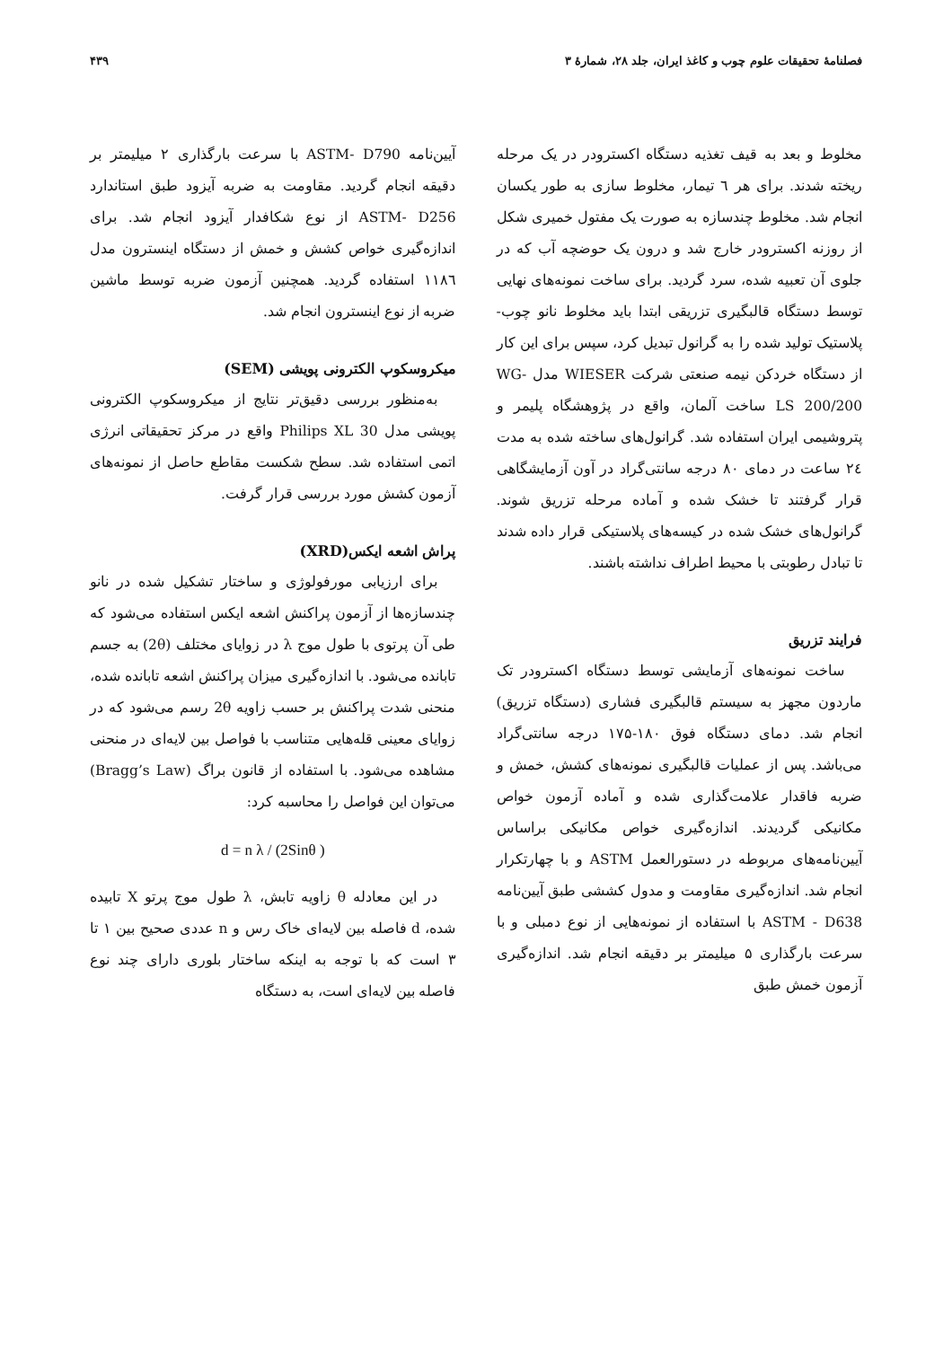فصلنامهٔ تحقیقات علوم چوب و کاغذ ایران، جلد ۲۸، شمارهٔ ۳ ۴۳۹
مخلوط و بعد به قیف تغذیه دستگاه اکسترودر در یک مرحله ریخته شدند. برای هر ٦ تیمار، مخلوط سازی به طور یکسان انجام شد. مخلوط چندسازه به صورت یک مفتول خمیری شکل از روزنه اکسترودر خارج شد و درون یک حوضچه آب که در جلوی آن تعبیه شده، سرد گردید. برای ساخت نمونه‌های نهایی توسط دستگاه قالبگیری تزریقی ابتدا باید مخلوط نانو چوب- پلاستیک تولید شده را به گرانول تبدیل کرد، سپس برای این کار از دستگاه خردکن نیمه صنعتی شرکت WIESER مدل WG-LS 200/200 ساخت آلمان، واقع در پژوهشگاه پلیمر و پتروشیمی ایران استفاده شد. گرانول‌های ساخته شده به مدت ٢٤ ساعت در دمای ۸۰ درجه سانتی‌گراد در آون آزمایشگاهی قرار گرفتند تا خشک شده و آماده مرحله تزریق شوند. گرانول‌های خشک شده در کیسه‌های پلاستیکی قرار داده شدند تا تبادل رطوبتی با محیط اطراف نداشته باشند.
فرایند تزریق
ساخت نمونه‌های آزمایشی توسط دستگاه اکسترودر تک ماردون مجهز به سیستم قالبگیری فشاری (دستگاه تزریق) انجام شد. دمای دستگاه فوق ۱۸۰-۱۷۵ درجه سانتی‌گراد می‌باشد. پس از عملیات قالبگیری نمونه‌های کشش، خمش و ضربه فاقدار علامت‌گذاری شده و آماده آزمون خواص مکانیکی گردیدند. اندازه‌گیری خواص مکانیکی براساس آیین‌نامه‌های مربوطه در دستورالعمل ASTM و با چهارتکرار انجام شد. اندازه‌گیری مقاومت و مدول کششی طبق آیین‌نامه ASTM - D638 با استفاده از نمونه‌هایی از نوع دمبلی و با سرعت بارگذاری ۵ میلیمتر بر دقیقه انجام شد. اندازه‌گیری آزمون خمش طبق
آیین‌نامه ASTM- D790 با سرعت بارگذاری ۲ میلیمتر بر دقیقه انجام گردید. مقاومت به ضربه آیزود طبق استاندارد ASTM- D256 از نوع شکافدار آیزود انجام شد. برای اندازه‌گیری خواص کشش و خمش از دستگاه اینسترون مدل ١١٨٦ استفاده گردید. همچنین آزمون ضربه توسط ماشین ضربه از نوع اینسترون انجام شد.
میکروسکوپ الکترونی پویشی (SEM)
به‌منظور بررسی دقیق‌تر نتایج از میکروسکوپ الکترونی پویشی مدل Philips XL 30 واقع در مرکز تحقیقاتی انرژی اتمی استفاده شد. سطح شکست مقاطع حاصل از نمونه‌های آزمون کشش مورد بررسی قرار گرفت.
پراش اشعه ایکس(XRD)
برای ارزیابی مورفولوژی و ساختار تشکیل شده در نانو چندسازه‌ها از آزمون پراکنش اشعه ایکس استفاده می‌شود که طی آن پرتوی با طول موج λ در زوایای مختلف (2θ) به جسم تابانده می‌شود. با اندازه‌گیری میزان پراکنش اشعه تابانده شده، منحنی شدت پراکنش بر حسب زاویه 2θ رسم می‌شود که در زوایای معینی قله‌هایی متناسب با فواصل بین لایه‌ای در منحنی مشاهده می‌شود. با استفاده از قانون براگ (Bragg’s Law) می‌توان این فواصل را محاسبه کرد:
d = n λ / (2Sinθ )
در این معادله θ زاویه تابش، λ طول موج پرتو X تابیده شده، d فاصله بین لایه‌ای خاک رس و n عددی صحیح بین ۱ تا ۳ است که با توجه به اینکه ساختار بلوری دارای چند نوع فاصله بین لایه‌ای است، به دستگاه